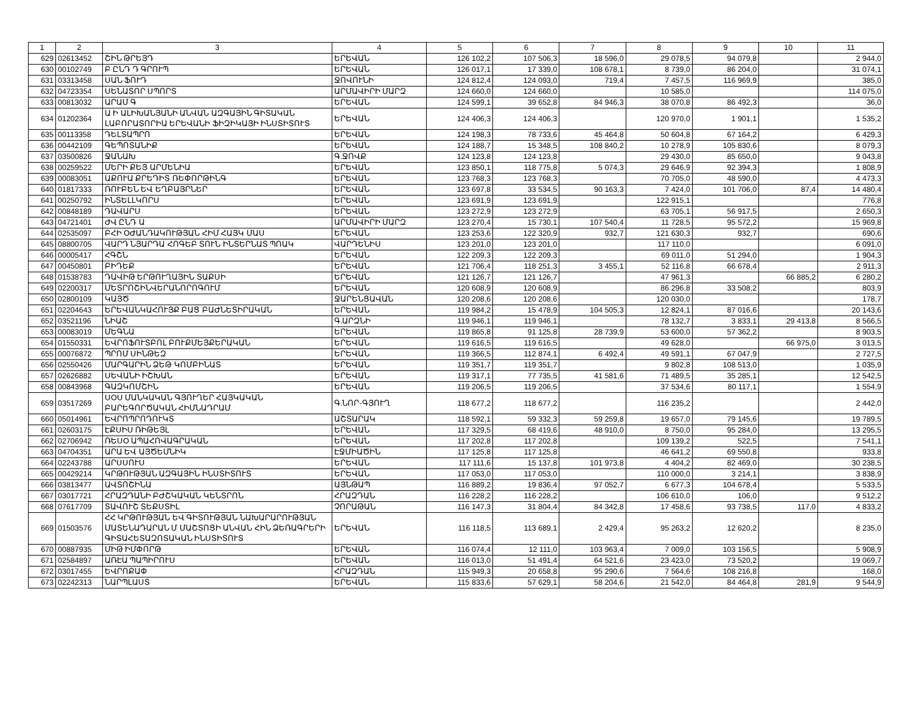| 1 | 2 | 3 | 4 | 5 | 6 | 7 | 8 | 9 | 10 | 11 |
| --- | --- | --- | --- | --- | --- | --- | --- | --- | --- | --- |
| 629 | 02613452 | ՇԻՆ ԹՐԵՅԴ | ԵՐԵՎԱՆ | 126 102,2 | 107 506,3 | 18 596,0 | 29 078,5 | 94 079,8 | | 2 944,0 |
| 630 | 00102749 | Բ ԸՆԴ Դ ԳՐՈՒՊ | ԵՐԵՎԱՆ | 126 017,1 | 17 339,0 | 108 678,1 | 8 739,0 | 86 204,0 | | 31 074,1 |
| 631 | 03313458 | ՍԱՆ ՖՈՒԴ | ՋՈՎՈՒՆԻ | 124 812,4 | 124 093,0 | 719,4 | 7 457,5 | 116 969,9 | | 385,0 |
| 632 | 04723354 | ՍԵՆԱՏՈՐ ՍՊՈՐՏ | ԱՐՄԱՎԻՐԻ ՄԱՐԶ | 124 660,0 | 124 660,0 | | 10 585,0 | | | 114 075,0 |
| 633 | 00813032 | ԱՐԱՄ Գ | ԵՐԵՎԱՆ | 124 599,1 | 39 652,8 | 84 946,3 | 38 070,8 | 86 492,3 | | 36,0 |
| 634 | 01202364 | Ա Ի ԱԼԻԽԱՆՅԱՆԻ ԱՆՎԱՆ ԱԶԳԱՅԻՆ ԳԻՏԱԿԱՆ ԼԱԲՈՐԱՏՈՐԻԱ ԵՐԵՎԱՆԻ ՖԻԶԻԿԱՅԻ ԻՆՍՏԻՏՈՒՏ | ԵՐԵՎԱՆ | 124 406,3 | 124 406,3 | | 120 970,0 | 1 901,1 | | 1 535,2 |
| 635 | 00113358 | ԴԵԼՏԱՊՐՈ | ԵՐԵՎԱՆ | 124 198,3 | 78 733,6 | 45 464,8 | 50 604,8 | 67 164,2 | | 6 429,3 |
| 636 | 00442109 | ԳԵՊՈՏԱՆԻՔ | ԵՐԵՎԱՆ | 124 188,7 | 15 348,5 | 108 840,2 | 10 278,9 | 105 830,6 | | 8 079,3 |
| 637 | 03500826 | ՋԱՆԱԽ | Գ.ՋՈՎՔ | 124 123,8 | 124 123,8 | | 29 430,0 | 85 650,0 | | 9 043,8 |
| 638 | 00259522 | ՄԵՐԻ ՔԵՅ ԱՐՄԵՆԻԱ | ԵՐԵՎԱՆ | 123 850,1 | 118 775,8 | 5 074,3 | 29 646,9 | 92 394,3 | | 1 808,9 |
| 639 | 00083051 | ԱՔՈՒԱ ՔՐԵԴԻՏ ՌԵՓՈՐԹԻՆԳ | ԵՐԵՎԱՆ | 123 768,3 | 123 768,3 | | 70 705,0 | 48 590,0 | | 4 473,3 |
| 640 | 01817333 | ՌՈՒԲԵՆ ԵՎ ԵՂԲԱՅՐՆԵՐ | ԵՐԵՎԱՆ | 123 697,8 | 33 534,5 | 90 163,3 | 7 424,0 | 101 706,0 | 87,4 | 14 480,4 |
| 641 | 00250792 | ԻՆՏԵԼԼԿՈՐՍ | ԵՐԵՎԱՆ | 123 691,9 | 123 691,9 | | 122 915,1 | | | 776,8 |
| 642 | 00848189 | ԴԱՎԱՐՍ | ԵՐԵՎԱՆ | 123 272,9 | 123 272,9 | | 63 705,1 | 56 917,5 | | 2 650,3 |
| 643 | 04721401 | ԺՎ ԸՆԴ Ա | ԱՐՄԱՎԻՐԻ ՄԱՐԶ | 123 270,4 | 15 730,1 | 107 540,4 | 11 728,5 | 95 572,2 | | 15 969,8 |
| 644 | 02535097 | ԲՀԻ ՕԺԱՆԴԱԿՈՒԹՅԱՆ ՀԻՄ ՀԱՅԿ ՄԱՍ | ԵՐԵՎԱՆ | 123 253,6 | 122 320,9 | 932,7 | 121 630,3 | 932,7 | | 690,6 |
| 645 | 08800705 | ՎԱՐԴ ՆՅԱՐԴԱ ՀՈԳԵԲ ՏՈՒՆ ԻՆՏԵՐՆԱՏ ՊՈԱԿ | ՎԱՐԴԵՆԻՍ | 123 201,0 | 123 201,0 | | 117 110,0 | | | 6 091,0 |
| 646 | 00005417 | ՀԳՇՆ | ԵՐԵՎԱՆ | 122 209,3 | 122 209,3 | | 69 011,0 | 51 294,0 | | 1 904,3 |
| 647 | 00450801 | ԲԻԴԵՔ | ԵՐԵՎԱՆ | 121 706,4 | 118 251,3 | 3 455,1 | 52 116,8 | 66 678,4 | | 2 911,3 |
| 648 | 01538783 | ԴԱՎԻԹ ԵՐԹՈՒՂԱՅԻՆ ՏԱՔՍԻ | ԵՐԵՎԱՆ | 121 126,7 | 121 126,7 | | 47 961,3 | | 66 885,2 | 6 280,2 |
| 649 | 02200317 | ՄԵՏՐՈՇԻՆՎԵՐԱՆՈՐՈԳՈՒՄ | ԵՐԵՎԱՆ | 120 608,9 | 120 608,9 | | 86 296,8 | 33 508,2 | | 803,9 |
| 650 | 02800109 | ԿԱՅԾ | ՋԱՐԵՆՑԱՎԱՆ | 120 208,6 | 120 208,6 | | 120 030,0 | | | 178,7 |
| 651 | 02204643 | ԵՐԵՎԱՆԿԱՀՈՒՅՔ ԲԱՑ ԲԱԺՆԵՏԻՐԱԿԱՆ | ԵՐԵՎԱՆ | 119 984,2 | 15 478,9 | 104 505,3 | 12 824,1 | 87 016,6 | | 20 143,6 |
| 652 | 03521196 | ՆԻԱՇ | Գ.ԱՐԶՆԻ | 119 946,1 | 119 946,1 | | 78 132,7 | 3 833,1 | 29 413,8 | 8 566,5 |
| 653 | 00083019 | ՄԵԳՆԱ | ԵՐԵՎԱՆ | 119 865,8 | 91 125,8 | 28 739,9 | 53 600,0 | 57 362,2 | | 8 903,5 |
| 654 | 01550331 | ԵՎՐՈՖՈՒՏԲՈԼ ԲՈՒՔՄԵՅՔԵՐԱԿԱՆ | ԵՐԵՎԱՆ | 119 616,5 | 119 616,5 | | 49 628,0 | | 66 975,0 | 3 013,5 |
| 655 | 00076872 | ՊՐՈՄ ՍԻՆԹԵԶ | ԵՐԵՎԱՆ | 119 366,5 | 112 874,1 | 6 492,4 | 49 591,1 | 67 047,9 | | 2 727,5 |
| 656 | 02550426 | ՄԱՐԳԱՐԻՆ ՁԵԹ ԿՈՄԲԻՆԱՏ | ԵՐԵՎԱՆ | 119 351,7 | 119 351,7 | | 9 802,8 | 108 513,0 | | 1 035,9 |
| 657 | 02626882 | ՍԵՎԱՆԻ ԻՇԽԱՆ | ԵՐԵՎԱՆ | 119 317,1 | 77 735,5 | 41 581,6 | 71 489,5 | 35 285,1 | | 12 542,5 |
| 658 | 00843968 | ԳԱԶԿՈՄՇԻՆ | ԵՐԵՎԱՆ | 119 206,5 | 119 206,5 | | 37 534,6 | 80 117,1 | | 1 554,9 |
| 659 | 03517269 | ՍՕՍ ՄԱՆԿԱԿԱՆ ԳՅՈՒՂԵՐ ՀԱՅԿԱԿԱՆ ԲԱՐԵԳՈՐԾԱԿԱՆ ՀԻՄՆԱԴՐԱՄ | Գ.ՆՈՐ-ԳՅՈՒՂ | 118 677,2 | 118 677,2 | | 116 235,2 | | | 2 442,0 |
| 660 | 05014961 | ԵՎՐՈՊՐՈԴՈՒԿՏ | ԱՇՏԱՐԱԿ | 118 592,1 | 59 332,3 | 59 259,8 | 19 657,0 | 79 145,6 | | 19 789,5 |
| 661 | 02603175 | ԷՔՍԻՍ ՌԻԹԵՅԼ | ԵՐԵՎԱՆ | 117 329,5 | 68 419,6 | 48 910,0 | 8 750,0 | 95 284,0 | | 13 295,5 |
| 662 | 02706942 | ՌԵՍՕ ԱՊԱՀՈՎԱԳՐԱԿԱՆ | ԵՐԵՎԱՆ | 117 202,8 | 117 202,8 | | 109 139,2 | 522,5 | | 7 541,1 |
| 663 | 04704351 | ԱՐԱ ԵՎ ԱՅԾԵՄՆԻԿ | ԷՋՄԻԱԾԻՆ | 117 125,8 | 117 125,8 | | 46 641,2 | 69 550,8 | | 933,8 |
| 664 | 02243788 | ԱՐՍՍՈՒՍ | ԵՐԵՎԱՆ | 117 111,6 | 15 137,8 | 101 973,8 | 4 404,2 | 82 469,0 | | 30 238,5 |
| 665 | 00429214 | ԿՐԹՈՒԹՅԱՆ ԱԶԳԱՅԻՆ ԻՆՍՏԻՏՈՒՏ | ԵՐԵՎԱՆ | 117 053,0 | 117 053,0 | | 110 000,0 | 3 214,1 | | 3 838,9 |
| 666 | 03813477 | ԱՎՏՈՇԻՆԱ | ԱՅՆԹԱՊ | 116 889,2 | 19 836,4 | 97 052,7 | 6 677,3 | 104 678,4 | | 5 533,5 |
| 667 | 03017721 | ՀՐԱԶԴԱՆԻ ԲԺՇԿԱԿԱՆ ԿԵՆՏՐՈՆ | ՀՐԱԶԴԱՆ | 116 228,2 | 116 228,2 | | 106 610,0 | 106,0 | | 9 512,2 |
| 668 | 07617709 | ՏԱՎՈՒՇ ՏԵՔՍՏԻԼ | ՉՈՐԱԹԱՆ | 116 147,3 | 31 804,4 | 84 342,8 | 17 458,6 | 93 738,5 | 117,0 | 4 833,2 |
| 669 | 01503576 | ՀՀ ԿՐԹՈՒԹՅԱՆ ԵՎ ԳԻՏՈՒԹՅԱՆ ՆԱԽԱՐԱՐՈՒԹՅԱՆ ՄԱՏԵՆԱԴԱՐԱՆ Մ ՄԱՇՏՈՑԻ ԱՆՎԱՆ ՀԻՆ ՁԵՌԱԳՐԵՐԻ ԳԻՏԱՀԵՏԱԶՈՏԱԿԱՆ ԻՆՍՏԻՏՈՒՏ | ԵՐԵՎԱՆ | 116 118,5 | 113 689,1 | 2 429,4 | 95 263,2 | 12 620,2 | | 8 235,0 |
| 670 | 00887935 | ՄԻԹ ԻՄՓՈՐԹ | ԵՐԵՎԱՆ | 116 074,4 | 12 111,0 | 103 963,4 | 7 009,0 | 103 156,5 | | 5 908,9 |
| 671 | 02584897 | ԱՌԷԱ ՊԱՊԻՐՈՒՍ | ԵՐԵՎԱՆ | 116 013,0 | 51 491,4 | 64 521,6 | 23 423,0 | 73 520,2 | | 19 069,7 |
| 672 | 03017455 | ԵՎՐՈՔԱՓ | ՀՐԱԶԴԱՆ | 115 949,3 | 20 658,8 | 95 290,6 | 7 564,6 | 108 216,8 | | 168,0 |
| 673 | 02242313 | ՆԱՐՊԼԱՍՏ | ԵՐԵՎԱՆ | 115 833,6 | 57 629,1 | 58 204,6 | 21 542,0 | 84 464,8 | 281,9 | 9 544,9 |